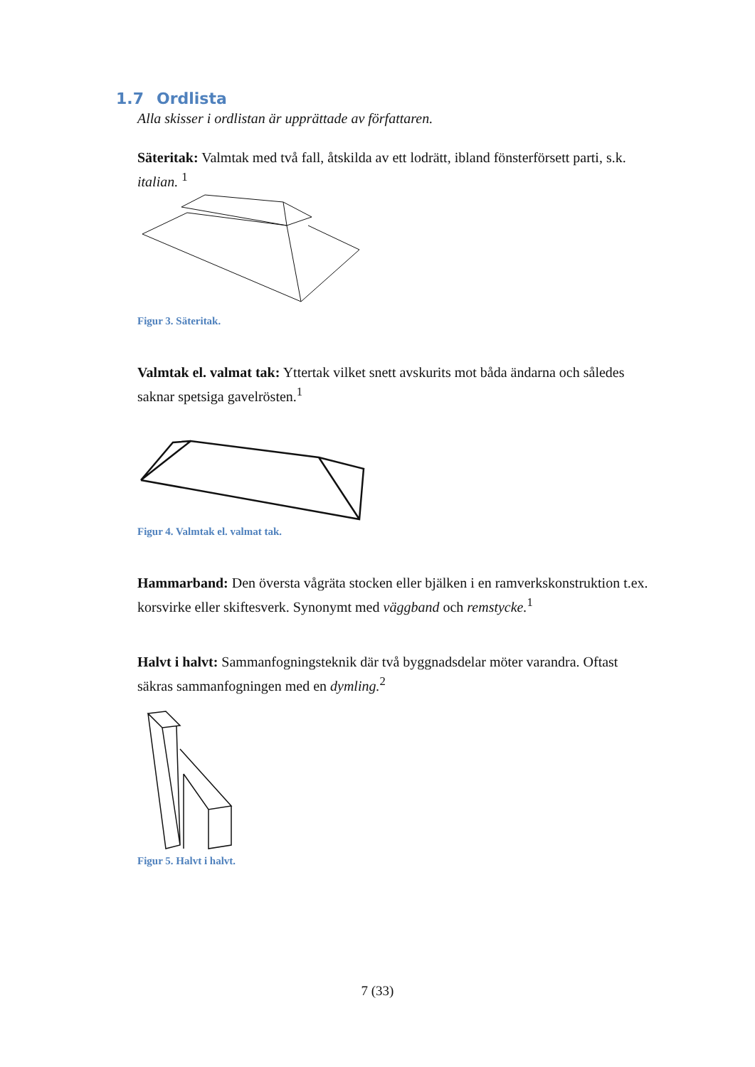1.7 Ordlista
Alla skisser i ordlistan är upprättade av författaren.
Säteritak: Valmtak med två fall, åtskilda av ett lodrätt, ibland fönsterförsett parti, s.k. italian. <sup>1</sup>
Figur 3. Säteritak.
Valmtak el. valmat tak: Yttertak vilket snett avskurits mot båda ändarna och således saknar spetsiga gavelrösten.<sup>1</sup>
Figur 4. Valmtak el. valmat tak.
Hammarband: Den översta vågräta stocken eller bjälken i en ramverkskonstruktion t.ex. korsvirke eller skiftesverk. Synonymt med väggband och remstycke.<sup>1</sup>
Halvt i halvt: Sammanfogningsteknik där två byggnadsdelar möter varandra. Oftast säkras sammanfogningen med en dymling.<sup>2</sup>
Figur 5. Halvt i halvt.
7 (33)